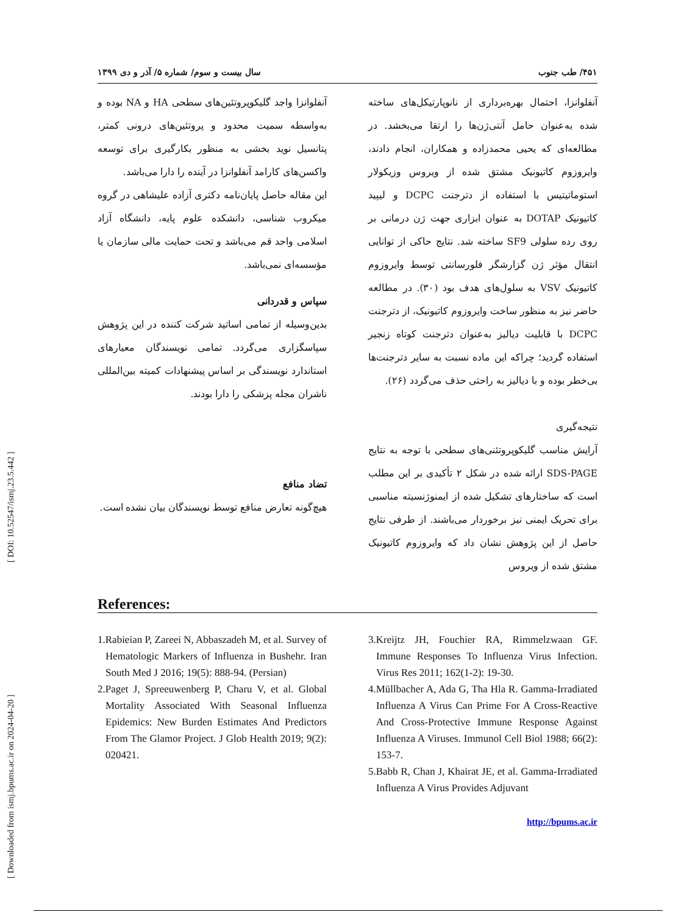۴۵۱/ طب جنوب سال بیست و سوم/ شماره ۵/ آذر و دی ۱۳۹۹
آنفلوانزا، احتمال بهره‌برداری از نانوپارتیکل‌های ساخته شده به‌عنوان حامل آنتی‌ژن‌ها را ارتقا می‌بخشد. در مطالعه‌ای که یحیی محمدزاده و همکاران، انجام دادند، وایروزوم کاتیونیک مشتق شده از ویروس وزیکولار استوماتیتیس با استفاده از دترجنت DCPC و لیپید کاتیونیک DOTAP به عنوان ابزاری جهت ژن درمانی بر روی رده سلولی SF9 ساخته شد. نتایج حاکی از توانایی انتقال مؤثر ژن گزارشگر فلورسانتی توسط وایروزوم کاتیونیک VSV به سلول‌های هدف بود (۳۰). در مطالعه حاضر نیز به منظور ساخت وایروزوم کاتیونیک، از دترجنت DCPC با قابلیت دیالیز به‌عنوان دترجنت کوتاه زنجیر استفاده گردید؛ چراکه این ماده نسبت به سایر دترجنت‌ها بی‌خطر بوده و با دیالیز به راحتی حذف می‌گردد (۲۶).
نتیجه‌گیری
آرایش مناسب گلیکوپروتئنی‌های سطحی با توجه به نتایج SDS-PAGE ارائه شده در شکل ۲ تأکیدی بر این مطلب است که ساختارهای تشکیل شده از ایمنوژنسیته مناسبی برای تحریک ایمنی نیز برخوردار می‌باشند. از طرفی نتایج حاصل از این پژوهش نشان داد که وایروزوم کاتیونیک مشتق شده از ویروس
آنفلوانزا واجد گلیکوپروتئین‌های سطحی HA و NA بوده و به‌واسطه سمیت محدود و پروتئین‌های درونی کمتر، پتانسیل نوید بخشی به منظور بکارگیری برای توسعه واکسن‌های کارامد آنفلوانزا در آینده را دارا می‌باشد.
این مقاله حاصل پایان‌نامه دکتری آزاده علیشاهی در گروه میکروب شناسی، دانشکده علوم پایه، دانشگاه آزاد اسلامی واحد قم می‌باشد و تحت حمایت مالی سازمان یا مؤسسه‌ای نمی‌باشد.
سپاس و قدردانی
بدین‌وسیله از تمامی اساتید شرکت کننده در این پژوهش سپاسگزاری می‌گردد. تمامی نویسندگان معیارهای استاندارد نویسندگی بر اساس پیشنهادات کمیته بین‌المللی ناشران مجله پزشکی را دارا بودند.
تضاد منافع
هیچ‌گونه تعارض منافع توسط نویسندگان بیان نشده است.
References:
1.Rabieian P, Zareei N, Abbaszadeh M, et al. Survey of Hematologic Markers of Influenza in Bushehr. Iran South Med J 2016; 19(5): 888-94. (Persian)
2.Paget J, Spreeuwenberg P, Charu V, et al. Global Mortality Associated With Seasonal Influenza Epidemics: New Burden Estimates And Predictors From The Glamor Project. J Glob Health 2019; 9(2): 020421.
3.Kreijtz JH, Fouchier RA, Rimmelzwaan GF. Immune Responses To Influenza Virus Infection. Virus Res 2011; 162(1-2): 19-30.
4.Müllbacher A, Ada G, Tha Hla R. Gamma-Irradiated Influenza A Virus Can Prime For A Cross-Reactive And Cross-Protective Immune Response Against Influenza A Viruses. Immunol Cell Biol 1988; 66(2): 153-7.
5.Babb R, Chan J, Khairat JE, et al. Gamma-Irradiated Influenza A Virus Provides Adjuvant
http://bpums.ac.ir
[ Downloaded from ismj.bpums.ac.ir on 2024-04-20 ] [ DOI: 10.52547/ismj.23.5.442 ]